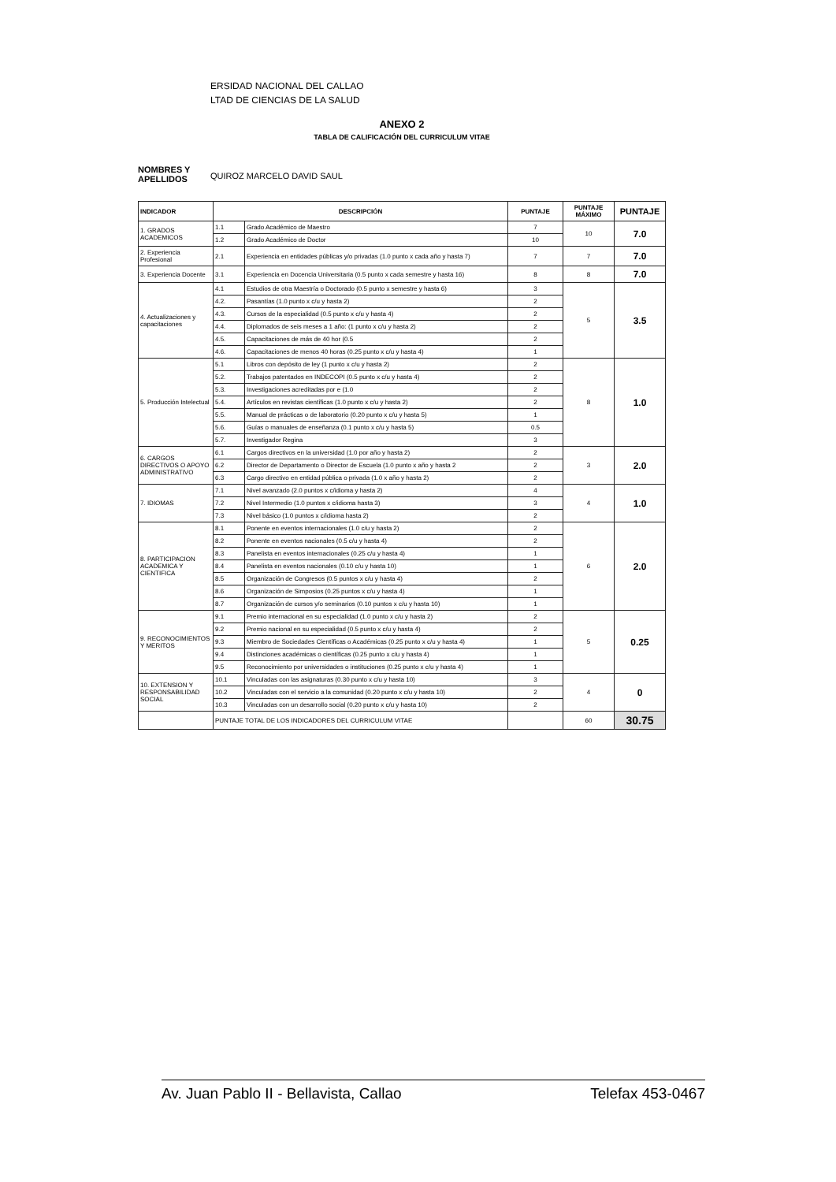ERSIDAD NACIONAL DEL CALLAO
LTAD DE CIENCIAS DE LA SALUD
ANEXO 2
TABLA DE CALIFICACIÓN DEL CURRICULUM VITAE
NOMBRES Y APELLIDOS
QUIROZ MARCELO DAVID SAUL
| INDICADOR | DESCRIPCIÓN | | PUNTAJE | PUNTAJE MÁXIMO | PUNTAJE |
| --- | --- | --- | --- | --- | --- |
| 1. GRADOS ACADEMICOS | 1.1 | Grado Académico de Maestro | 7 | 10 | 7.0 |
| | 1.2 | Grado Académico de Doctor | 10 | | |
| 2. Experiencia Profesional | 2.1 | Experiencia en entidades públicas y/o privadas (1.0 punto x cada año y hasta 7) | 7 | 7 | 7.0 |
| 3. Experiencia Docente | 3.1 | Experiencia en Docencia Universitaria (0.5 punto x cada semestre y hasta 16) | 8 | 8 | 7.0 |
| 4. Actualizaciones y capacitaciones | 4.1 | Estudios de otra Maestría o Doctorado (0.5 punto x semestre y hasta 6) | 3 | 5 | 3.5 |
| | 4.2. | Pasantías (1.0 punto x c/u y hasta 2) | 2 | | |
| | 4.3. | Cursos de la especialidad (0.5 punto x c/u y hasta 4) | 2 | | |
| | 4.4. | Diplomados de seis meses a 1 año: (1 punto x c/u y hasta 2) | 2 | | |
| | 4.5. | Capacitaciones de más de 40 hor (0.5 | 2 | | |
| | 4.6. | Capacitaciones de menos 40 horas (0.25 punto x c/u y hasta 4) | 1 | | |
| 5. Producción Intelectual | 5.1 | Libros con depósito de ley (1 punto x c/u y hasta 2) | 2 | 8 | 1.0 |
| | 5.2. | Trabajos patentados en INDECOPI (0.5 punto x c/u y hasta 4) | 2 | | |
| | 5.3. | Investigaciones acreditadas por e (1.0 | 2 | | |
| | 5.4. | Artículos en revistas científicas (1.0 punto x c/u y hasta 2) | 2 | | |
| | 5.5. | Manual de prácticas o de laboratorio (0.20 punto x c/u y hasta 5) | 1 | | |
| | 5.6. | Guías o manuales de enseñanza (0.1 punto x c/u y hasta 5) | 0.5 | | |
| | 5.7. | Investigador Regina | 3 | | |
| 6. CARGOS DIRECTIVOS O APOYO ADMINISTRATIVO | 6.1 | Cargos directivos en la universidad (1.0 por año y hasta 2) | 2 | 3 | 2.0 |
| | 6.2 | Director de Departamento o Director de Escuela (1.0 punto x año y hasta 2 | 2 | | |
| | 6.3 | Cargo directivo en entidad pública o privada (1.0 x año y hasta 2) | 2 | | |
| 7. IDIOMAS | 7.1 | Nivel avanzado (2.0 puntos x c/idioma y hasta 2) | 4 | 4 | 1.0 |
| | 7.2 | Nivel Intermedio (1.0 puntos x c/idioma hasta 3) | 3 | | |
| | 7.3 | Nivel básico (1.0 puntos x c/idioma hasta 2) | 2 | | |
| 8. PARTICIPACION ACADEMICA Y CIENTIFICA | 8.1 | Ponente en eventos internacionales (1.0 c/u y hasta 2) | 2 | 6 | 2.0 |
| | 8.2 | Ponente en eventos nacionales (0.5 c/u y hasta 4) | 2 | | |
| | 8.3 | Panelista en eventos internacionales (0.25 c/u y hasta 4) | 1 | | |
| | 8.4 | Panelista en eventos nacionales (0.10 c/u y hasta 10) | 1 | | |
| | 8.5 | Organización de Congresos (0.5 puntos x c/u y hasta 4) | 2 | | |
| | 8.6 | Organización de Simposios (0.25 puntos x c/u y hasta 4) | 1 | | |
| | 8.7 | Organización de cursos y/o seminarios (0.10 puntos x c/u y hasta 10) | 1 | | |
| 9. RECONOCIMIENTOS Y MERITOS | 9.1 | Premio internacional en su especialidad (1.0 punto x c/u y hasta 2) | 2 | 5 | 0.25 |
| | 9.2 | Premio nacional en su especialidad (0.5 punto x c/u y hasta 4) | 2 | | |
| | 9.3 | Miembro de Sociedades Científicas o Académicas (0.25 punto x c/u y hasta 4) | 1 | | |
| | 9.4 | Distinciones académicas o científicas (0.25 punto x c/u y hasta 4) | 1 | | |
| | 9.5 | Reconocimiento por universidades o instituciones (0.25 punto x c/u y hasta 4) | 1 | | |
| 10. EXTENSION Y RESPONSABILIDAD SOCIAL | 10.1 | Vinculadas con las asignaturas (0.30 punto x c/u y hasta 10) | 3 | 4 | 0 |
| | 10.2 | Vinculadas con el servicio a la comunidad (0.20 punto x c/u y hasta 10) | 2 | | |
| | 10.3 | Vinculadas con un desarrollo social (0.20 punto x c/u y hasta 10) | 2 | | |
| | PUNTAJE TOTAL DE LOS INDICADORES DEL CURRICULUM VITAE | | | 60 | 30.75 |
Av. Juan Pablo II - Bellavista, Callao Telefax 453-0467